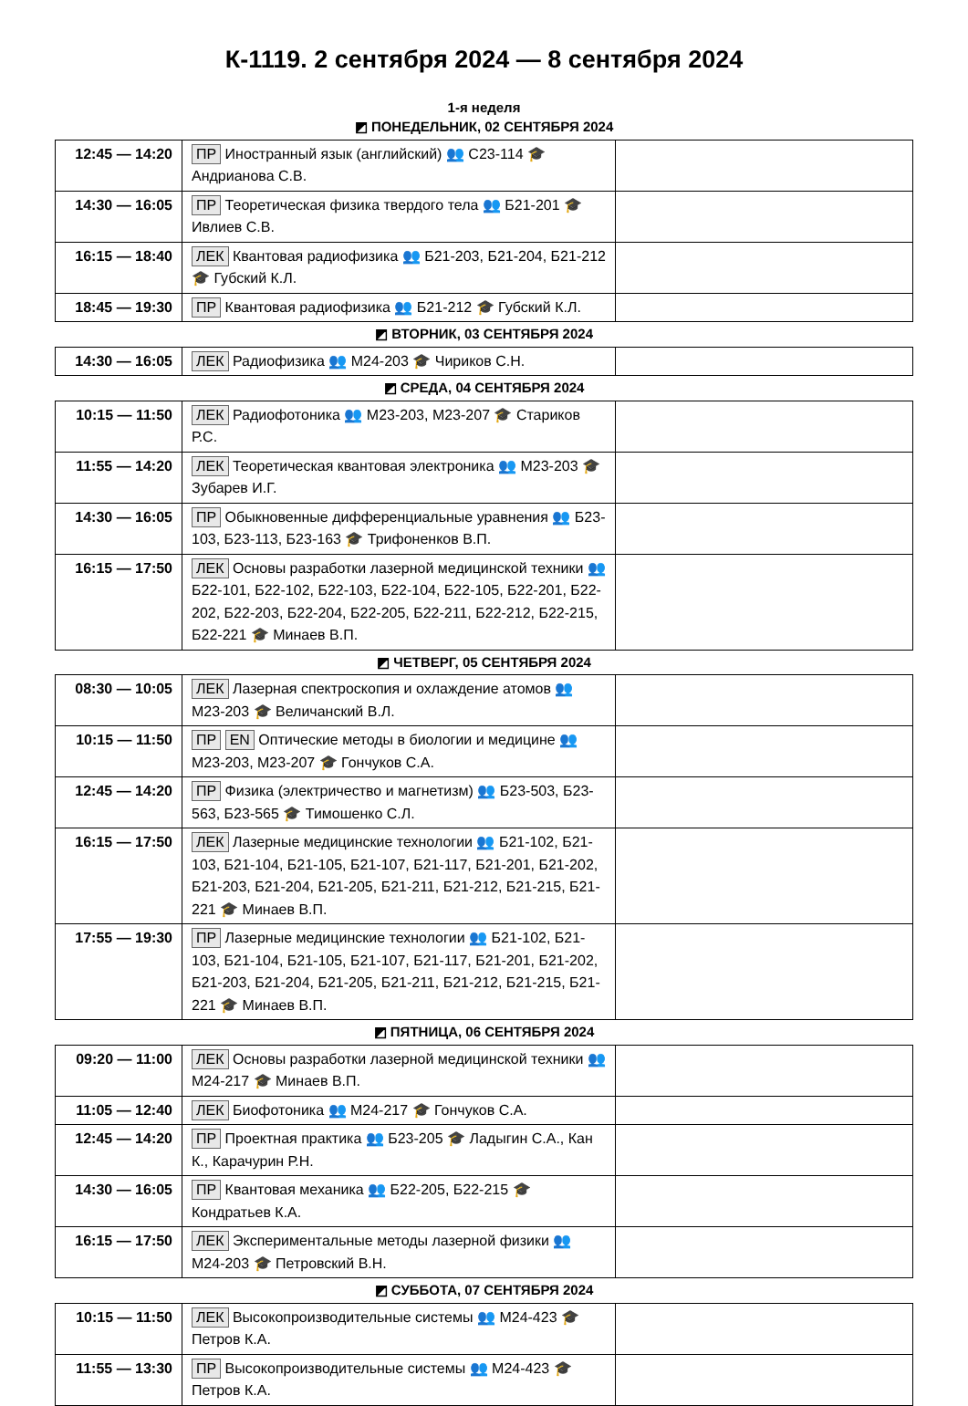К-1119. 2 сентября 2024 — 8 сентября 2024
1-я неделя
| ◩ ПОНЕДЕЛЬНИК, 02 СЕНТЯБРЯ 2024 | | |
| 12:45 — 14:20 | ПР Иностранный язык (английский) 👥 С23-114 🎓 Андрианова С.В. | |
| 14:30 — 16:05 | ПР Теоретическая физика твердого тела 👥 Б21-201 🎓 Ивлиев С.В. | |
| 16:15 — 18:40 | ЛЕК Квантовая радиофизика 👥 Б21-203, Б21-204, Б21-212 🎓 Губский К.Л. | |
| 18:45 — 19:30 | ПР Квантовая радиофизика 👥 Б21-212 🎓 Губский К.Л. | |
| ◩ ВТОРНИК, 03 СЕНТЯБРЯ 2024 | | |
| 14:30 — 16:05 | ЛЕК Радиофизика 👥 М24-203 🎓 Чириков С.Н. | |
| ◩ СРЕДА, 04 СЕНТЯБРЯ 2024 | | |
| 10:15 — 11:50 | ЛЕК Радиофотоника 👥 М23-203, М23-207 🎓 Стариков Р.С. | |
| 11:55 — 14:20 | ЛЕК Теоретическая квантовая электроника 👥 М23-203 🎓 Зубарев И.Г. | |
| 14:30 — 16:05 | ПР Обыкновенные дифференциальные уравнения 👥 Б23-103, Б23-113, Б23-163 🎓 Трифоненков В.П. | |
| 16:15 — 17:50 | ЛЕК Основы разработки лазерной медицинской техники 👥 Б22-101, Б22-102, Б22-103, Б22-104, Б22-105, Б22-201, Б22-202, Б22-203, Б22-204, Б22-205, Б22-211, Б22-212, Б22-215, Б22-221 🎓 Минаев В.П. | |
| ◩ ЧЕТВЕРГ, 05 СЕНТЯБРЯ 2024 | | |
| 08:30 — 10:05 | ЛЕК Лазерная спектроскопия и охлаждение атомов 👥 М23-203 🎓 Величанский В.Л. | |
| 10:15 — 11:50 | ПР EN Оптические методы в биологии и медицине 👥 М23-203, М23-207 🎓 Гончуков С.А. | |
| 12:45 — 14:20 | ПР Физика (электричество и магнетизм) 👥 Б23-503, Б23-563, Б23-565 🎓 Тимошенко С.Л. | |
| 16:15 — 17:50 | ЛЕК Лазерные медицинские технологии 👥 Б21-102, Б21-103, Б21-104, Б21-105, Б21-107, Б21-117, Б21-201, Б21-202, Б21-203, Б21-204, Б21-205, Б21-211, Б21-212, Б21-215, Б21-221 🎓 Минаев В.П. | |
| 17:55 — 19:30 | ПР Лазерные медицинские технологии 👥 Б21-102, Б21-103, Б21-104, Б21-105, Б21-107, Б21-117, Б21-201, Б21-202, Б21-203, Б21-204, Б21-205, Б21-211, Б21-212, Б21-215, Б21-221 🎓 Минаев В.П. | |
| ◩ ПЯТНИЦА, 06 СЕНТЯБРЯ 2024 | | |
| 09:20 — 11:00 | ЛЕК Основы разработки лазерной медицинской техники 👥 М24-217 🎓 Минаев В.П. | |
| 11:05 — 12:40 | ЛЕК Биофотоника 👥 М24-217 🎓 Гончуков С.А. | |
| 12:45 — 14:20 | ПР Проектная практика 👥 Б23-205 🎓 Ладыгин С.А., Кан К., Карачурин Р.Н. | |
| 14:30 — 16:05 | ПР Квантовая механика 👥 Б22-205, Б22-215 🎓 Кондратьев К.А. | |
| 16:15 — 17:50 | ЛЕК Экспериментальные методы лазерной физики 👥 М24-203 🎓 Петровский В.Н. | |
| ◩ СУББОТА, 07 СЕНТЯБРЯ 2024 | | |
| 10:15 — 11:50 | ЛЕК Высокопроизводительные системы 👥 М24-423 🎓 Петров К.А. | |
| 11:55 — 13:30 | ПР Высокопроизводительные системы 👥 М24-423 🎓 Петров К.А. | |